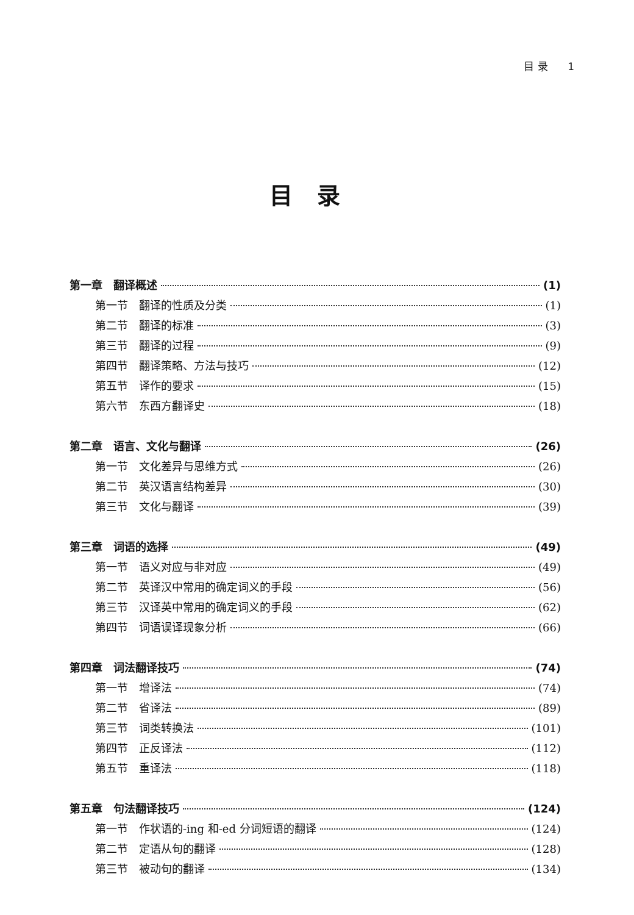目 录 1
目录
第一章　翻译概述 (1)
第一节　翻译的性质及分类 (1)
第二节　翻译的标准 (3)
第三节　翻译的过程 (9)
第四节　翻译策略、方法与技巧 (12)
第五节　译作的要求 (15)
第六节　东西方翻译史 (18)
第二章　语言、文化与翻译 (26)
第一节　文化差异与思维方式 (26)
第二节　英汉语言结构差异 (30)
第三节　文化与翻译 (39)
第三章　词语的选择 (49)
第一节　语义对应与非对应 (49)
第二节　英译汉中常用的确定词义的手段 (56)
第三节　汉译英中常用的确定词义的手段 (62)
第四节　词语误译现象分析 (66)
第四章　词法翻译技巧 (74)
第一节　增译法 (74)
第二节　省译法 (89)
第三节　词类转换法 (101)
第四节　正反译法 (112)
第五节　重译法 (118)
第五章　句法翻译技巧 (124)
第一节　作状语的-ing 和-ed 分词短语的翻译 (124)
第二节　定语从句的翻译 (128)
第三节　被动句的翻译 (134)